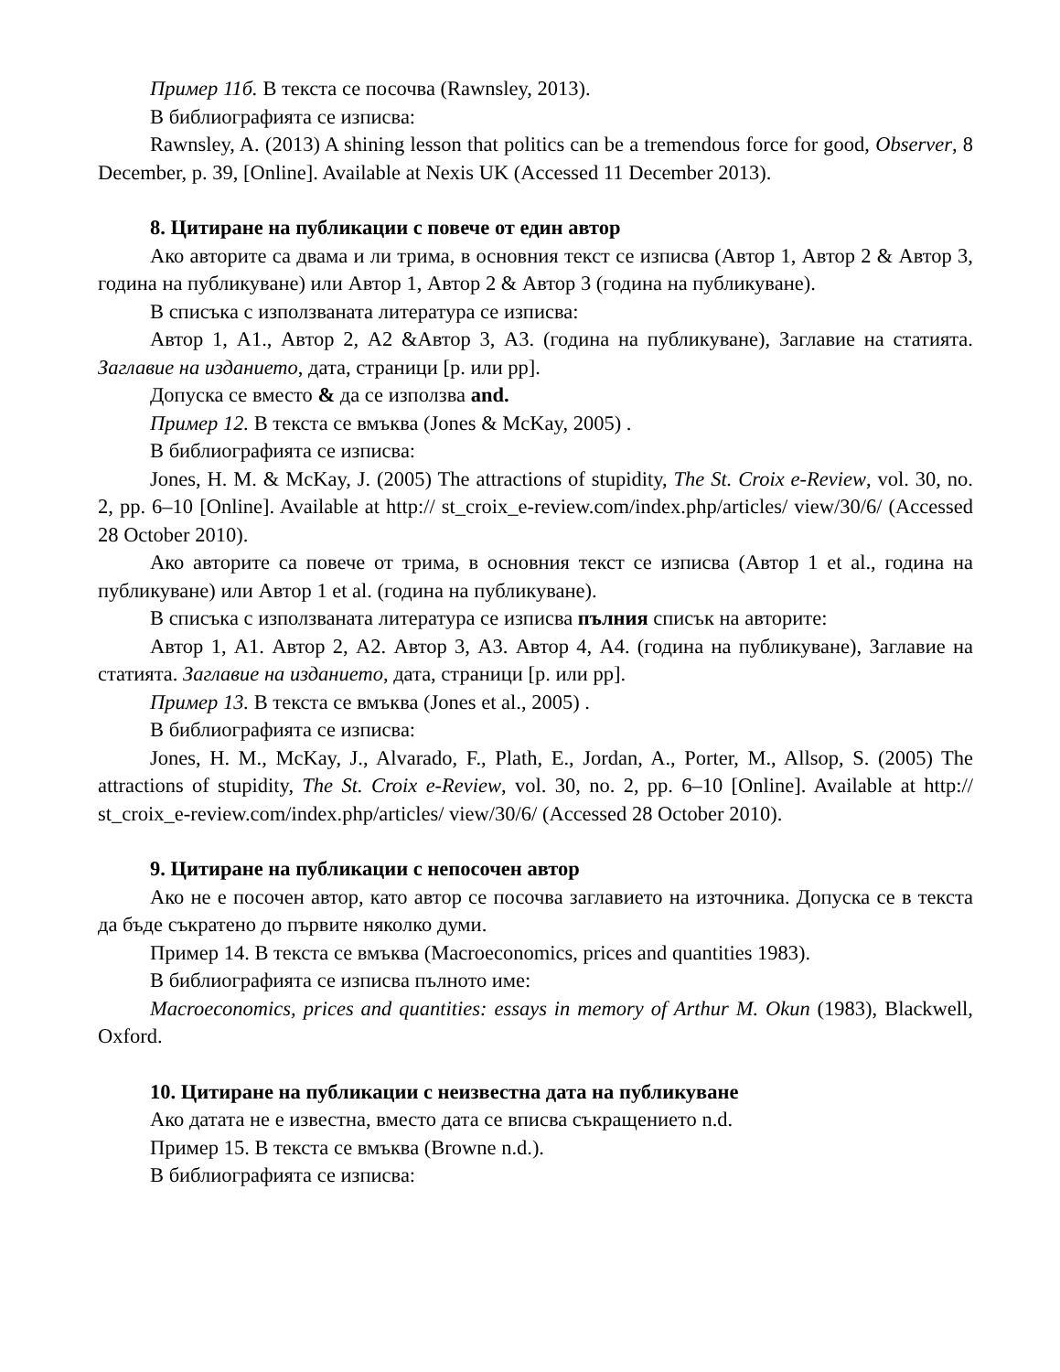Пример 11б. В текста се посочва (Rawnsley, 2013).
В библиографията се изписва:
Rawnsley, A. (2013) A shining lesson that politics can be a tremendous force for good, Observer, 8 December, p. 39, [Online]. Available at Nexis UK (Accessed 11 December 2013).
8. Цитиране на публикации с повече от един автор
Ако авторите са двама и ли трима, в основния текст се изписва (Автор 1, Автор 2 & Автор 3, година на публикуване) или Автор 1, Автор 2 & Автор 3 (година на публикуване).
В списъка с използваната литература се изписва:
Автор 1, А1., Автор 2, А2 &Автор 3, А3. (година на публикуване), Заглавие на статията. Заглавие на изданието, дата, страници [p. или pp].
Допуска се вместо & да се използва and.
Пример 12. В текста се вмъква (Jones & McKay, 2005) .
В библиографията се изписва:
Jones, H. M. & McKay, J. (2005) The attractions of stupidity, The St. Croix e-Review, vol. 30, no. 2, pp. 6–10 [Online]. Available at http:// st_croix_e-review.com/index.php/articles/ view/30/6/ (Accessed 28 October 2010).
Ако авторите са повече от трима, в основния текст се изписва (Автор 1 et al., година на публикуване) или Автор 1 et al. (година на публикуване).
В списъка с използваната литература се изписва пълния списък на авторите:
Автор 1, А1. Автор 2, А2. Автор 3, А3. Автор 4, А4. (година на публикуване), Заглавие на статията. Заглавие на изданието, дата, страници [p. или pp].
Пример 13. В текста се вмъква (Jones et al., 2005) .
В библиографията се изписва:
Jones, H. M., McKay, J., Alvarado, F., Plath, E., Jordan, A., Porter, M., Allsop, S. (2005) The attractions of stupidity, The St. Croix e-Review, vol. 30, no. 2, pp. 6–10 [Online]. Available at http:// st_croix_e-review.com/index.php/articles/ view/30/6/ (Accessed 28 October 2010).
9. Цитиране на публикации с непосочен автор
Ако не е посочен автор, като автор се посочва заглавието на източника. Допуска се в текста да бъде съкратено до първите няколко думи.
Пример 14. В текста се вмъква (Macroeconomics, prices and quantities 1983).
В библиографията се изписва пълното име:
Macroeconomics, prices and quantities: essays in memory of Arthur M. Okun (1983), Blackwell, Oxford.
10. Цитиране на публикации с неизвестна дата на публикуване
Ако датата не е известна, вместо дата се вписва съкращението n.d.
Пример 15. В текста се вмъква (Browne n.d.).
В библиографията се изписва: